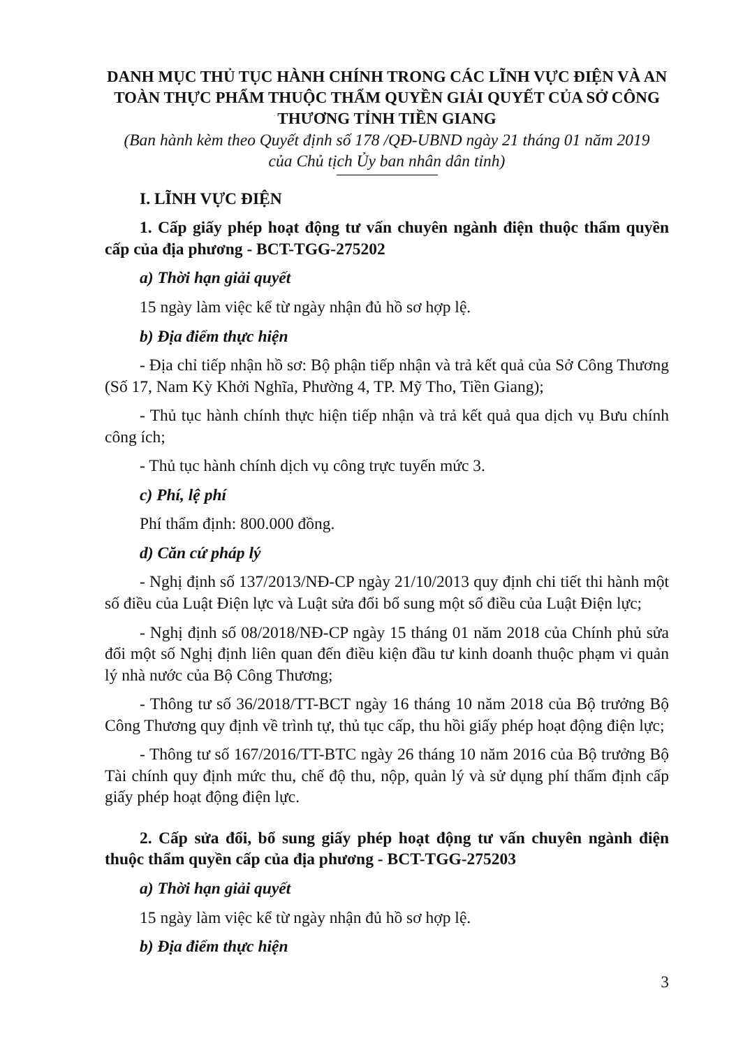DANH MỤC THỦ TỤC HÀNH CHÍNH TRONG CÁC LĨNH VỰC ĐIỆN VÀ AN TOÀN THỰC PHẨM THUỘC THẨM QUYỀN GIẢI QUYẾT CỦA SỞ CÔNG THƯƠNG TỈNH TIỀN GIANG
(Ban hành kèm theo Quyết định số 178 /QĐ-UBND ngày 21 tháng 01 năm 2019
của Chủ tịch Ủy ban nhân dân tỉnh)
I. LĨNH VỰC ĐIỆN
1. Cấp giấy phép hoạt động tư vấn chuyên ngành điện thuộc thẩm quyền cấp của địa phương - BCT-TGG-275202
a) Thời hạn giải quyết
15 ngày làm việc kể từ ngày nhận đủ hồ sơ hợp lệ.
b) Địa điểm thực hiện
- Địa chỉ tiếp nhận hồ sơ: Bộ phận tiếp nhận và trả kết quả của Sở Công Thương (Số 17, Nam Kỳ Khởi Nghĩa, Phường 4, TP. Mỹ Tho, Tiền Giang);
- Thủ tục hành chính thực hiện tiếp nhận và trả kết quả qua dịch vụ Bưu chính công ích;
- Thủ tục hành chính dịch vụ công trực tuyến mức 3.
c) Phí, lệ phí
Phí thẩm định: 800.000 đồng.
d) Căn cứ pháp lý
- Nghị định số 137/2013/NĐ-CP ngày 21/10/2013 quy định chi tiết thi hành một số điều của Luật Điện lực và Luật sửa đổi bổ sung một số điều của Luật Điện lực;
- Nghị định số 08/2018/NĐ-CP ngày 15 tháng 01 năm 2018 của Chính phủ sửa đổi một số Nghị định liên quan đến điều kiện đầu tư kinh doanh thuộc phạm vi quản lý nhà nước của Bộ Công Thương;
- Thông tư số 36/2018/TT-BCT ngày 16 tháng 10 năm 2018 của Bộ trưởng Bộ Công Thương quy định về trình tự, thủ tục cấp, thu hồi giấy phép hoạt động điện lực;
- Thông tư số 167/2016/TT-BTC ngày 26 tháng 10 năm 2016 của Bộ trưởng Bộ Tài chính quy định mức thu, chế độ thu, nộp, quản lý và sử dụng phí thẩm định cấp giấy phép hoạt động điện lực.
2. Cấp sửa đổi, bổ sung giấy phép hoạt động tư vấn chuyên ngành điện thuộc thẩm quyền cấp của địa phương - BCT-TGG-275203
a) Thời hạn giải quyết
15 ngày làm việc kể từ ngày nhận đủ hồ sơ hợp lệ.
b) Địa điểm thực hiện
3